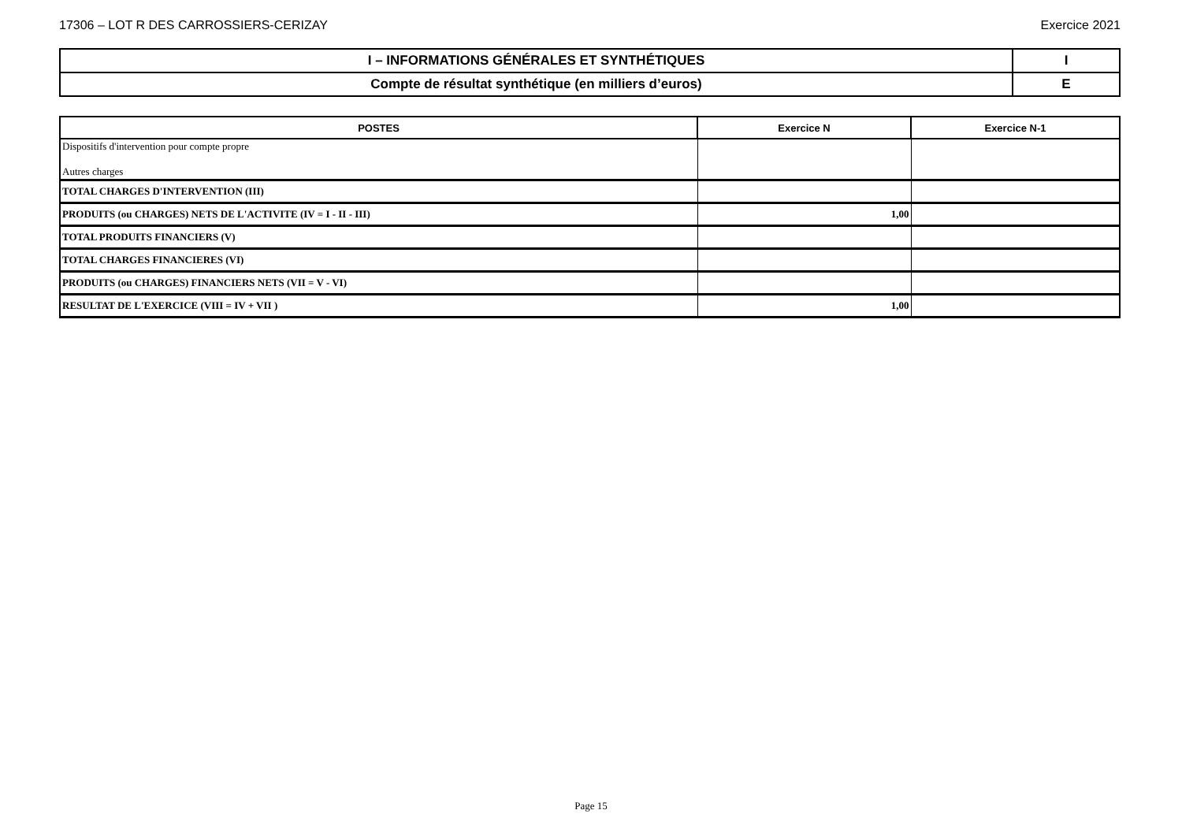17306 – LOT R DES CARROSSIERS-CERIZAY Exercice 2021
| I – INFORMATIONS GÉNÉRALES ET SYNTHÉTIQUES | I |
| Compte de résultat synthétique (en milliers d’euros) | E |
| POSTES | Exercice N | Exercice N-1 |
| --- | --- | --- |
| Dispositifs d'intervention pour compte propre Autres charges | | |
| TOTAL CHARGES D'INTERVENTION (III) | | |
| PRODUITS (ou CHARGES) NETS DE L'ACTIVITE (IV = I - II - III) | 1,00 | |
| TOTAL PRODUITS FINANCIERS (V) | | |
| TOTAL CHARGES FINANCIERES (VI) | | |
| PRODUITS (ou CHARGES) FINANCIERS NETS (VII = V - VI) | | |
| RESULTAT DE L'EXERCICE (VIII = IV + VII ) | 1,00 | |
Page 15